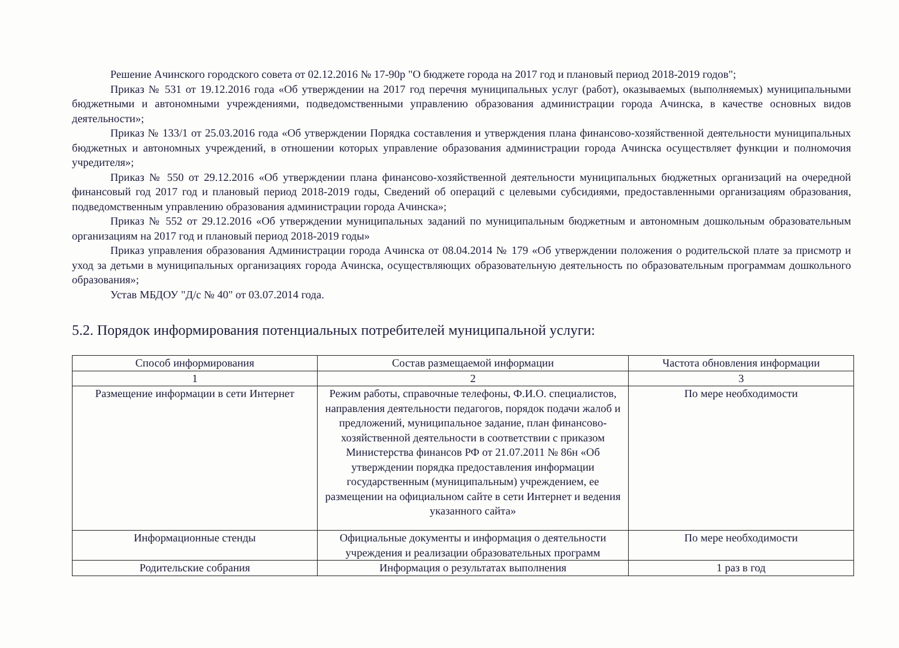Решение Ачинского городского совета от 02.12.2016 № 17-90р "О бюджете города на 2017 год и плановый период 2018-2019 годов";
Приказ № 531 от 19.12.2016 года «Об утверждении на 2017 год перечня муниципальных услуг (работ), оказываемых (выполняемых) муниципальными бюджетными и автономными учреждениями, подведомственными управлению образования администрации города Ачинска, в качестве основных видов деятельности»;
Приказ № 133/1 от 25.03.2016 года «Об утверждении Порядка составления и утверждения плана финансово-хозяйственной деятельности муниципальных бюджетных и автономных учреждений, в отношении которых управление образования администрации города Ачинска осуществляет функции и полномочия учредителя»;
Приказ № 550 от 29.12.2016 «Об утверждении плана финансово-хозяйственной деятельности муниципальных бюджетных организаций на очередной финансовый год 2017 год и плановый период 2018-2019 годы, Сведений об операций с целевыми субсидиями, предоставленными организациям образования, подведомственным управлению образования администрации города Ачинска»;
Приказ № 552 от 29.12.2016 «Об утверждении муниципальных заданий по муниципальным бюджетным и автономным дошкольным образовательным организациям на 2017 год и плановый период 2018-2019 годы»
Приказ управления образования Администрации города Ачинска от 08.04.2014 № 179 «Об утверждении положения о родительской плате за присмотр и уход за детьми в муниципальных организациях города Ачинска, осуществляющих образовательную деятельность по образовательным программам дошкольного образования»;
Устав МБДОУ "Д/с № 40" от 03.07.2014 года.
5.2. Порядок информирования потенциальных потребителей муниципальной услуги:
| Способ информирования | Состав размещаемой информации | Частота обновления информации |
| --- | --- | --- |
| 1 | 2 | 3 |
| Размещение информации в сети Интернет | Режим работы, справочные телефоны, Ф.И.О. специалистов, направления деятельности педагогов, порядок подачи жалоб и предложений, муниципальное задание, план финансово-хозяйственной деятельности в соответствии с приказом Министерства финансов РФ от 21.07.2011 № 86н «Об утверждении порядка предоставления информации государственным (муниципальным) учреждением, ее размещении на официальном сайте в сети Интернет и ведения указанного сайта» | По мере необходимости |
| Информационные стенды | Официальные документы и информация о деятельности учреждения и реализации образовательных программ | По мере необходимости |
| Родительские собрания | Информация о результатах выполнения | 1 раз в год |